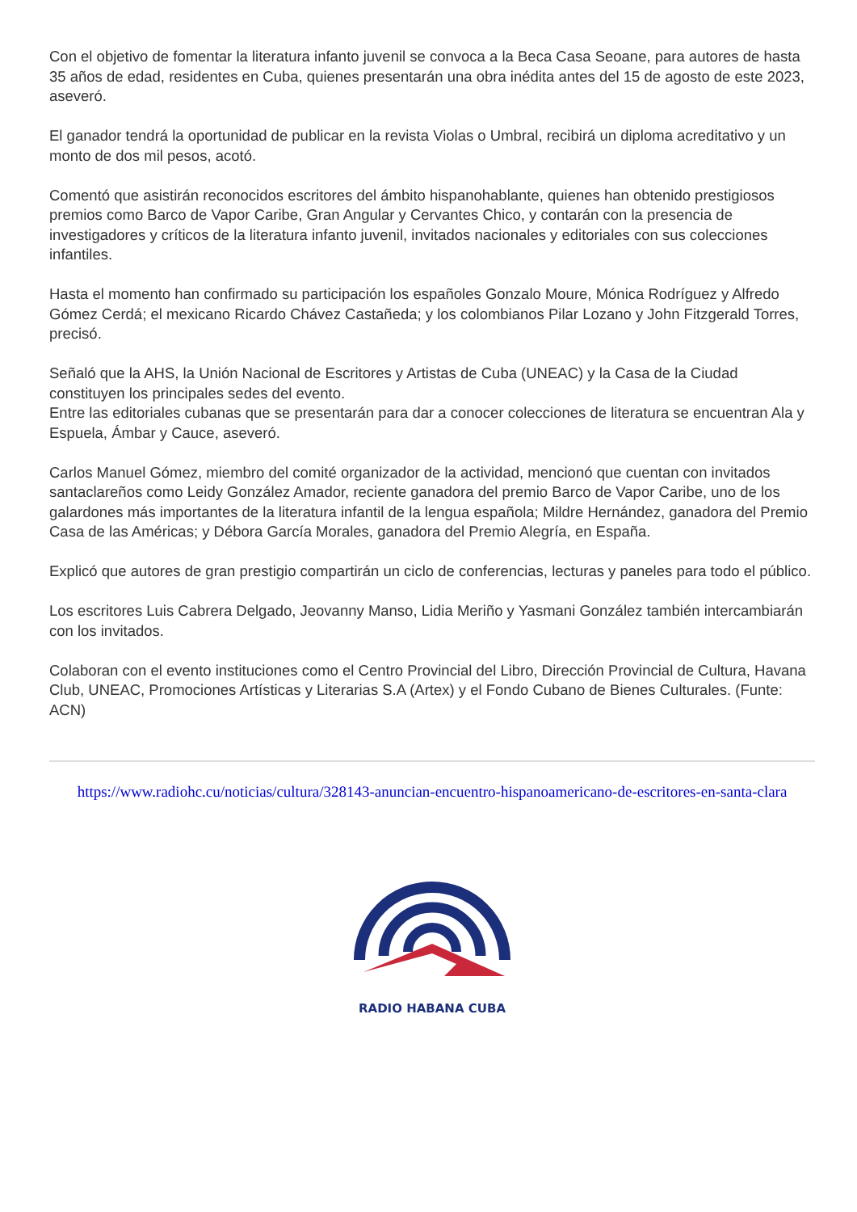Con el objetivo de fomentar la literatura infanto juvenil se convoca a la Beca Casa Seoane, para autores de hasta 35 años de edad, residentes en Cuba, quienes presentarán una obra inédita antes del 15 de agosto de este 2023, aseveró.
El ganador tendrá la oportunidad de publicar en la revista Violas o Umbral, recibirá un diploma acreditativo y un monto de dos mil pesos, acotó.
Comentó que asistirán reconocidos escritores del ámbito hispanohablante, quienes han obtenido prestigiosos premios como Barco de Vapor Caribe, Gran Angular y Cervantes Chico, y contarán con la presencia de investigadores y críticos de la literatura infanto juvenil, invitados nacionales y editoriales con sus colecciones infantiles.
Hasta el momento han confirmado su participación los españoles Gonzalo Moure, Mónica Rodríguez y Alfredo Gómez Cerdá; el mexicano Ricardo Chávez Castañeda; y los colombianos Pilar Lozano y John Fitzgerald Torres, precisó.
Señaló que la AHS, la Unión Nacional de Escritores y Artistas de Cuba (UNEAC) y la Casa de la Ciudad constituyen los principales sedes del evento.
Entre las editoriales cubanas que se presentarán para dar a conocer colecciones de literatura se encuentran Ala y Espuela, Ámbar y Cauce, aseveró.
Carlos Manuel Gómez, miembro del comité organizador de la actividad, mencionó que cuentan con invitados santaclareños como Leidy González Amador, reciente ganadora del premio Barco de Vapor Caribe, uno de los galardones más importantes de la literatura infantil de la lengua española; Mildre Hernández, ganadora del Premio Casa de las Américas; y Débora García Morales, ganadora del Premio Alegría, en España.
Explicó que autores de gran prestigio compartirán un ciclo de conferencias, lecturas y paneles para todo el público.
Los escritores Luis Cabrera Delgado, Jeovanny Manso, Lidia Meriño y Yasmani González también intercambiarán con los invitados.
Colaboran con el evento instituciones como el Centro Provincial del Libro, Dirección Provincial de Cultura, Havana Club, UNEAC, Promociones Artísticas y Literarias S.A (Artex) y el Fondo Cubano de Bienes Culturales. (Funte: ACN)
https://www.radiohc.cu/noticias/cultura/328143-anuncian-encuentro-hispanoamericano-de-escritores-en-santa-clara
RADIO HABANA CUBA